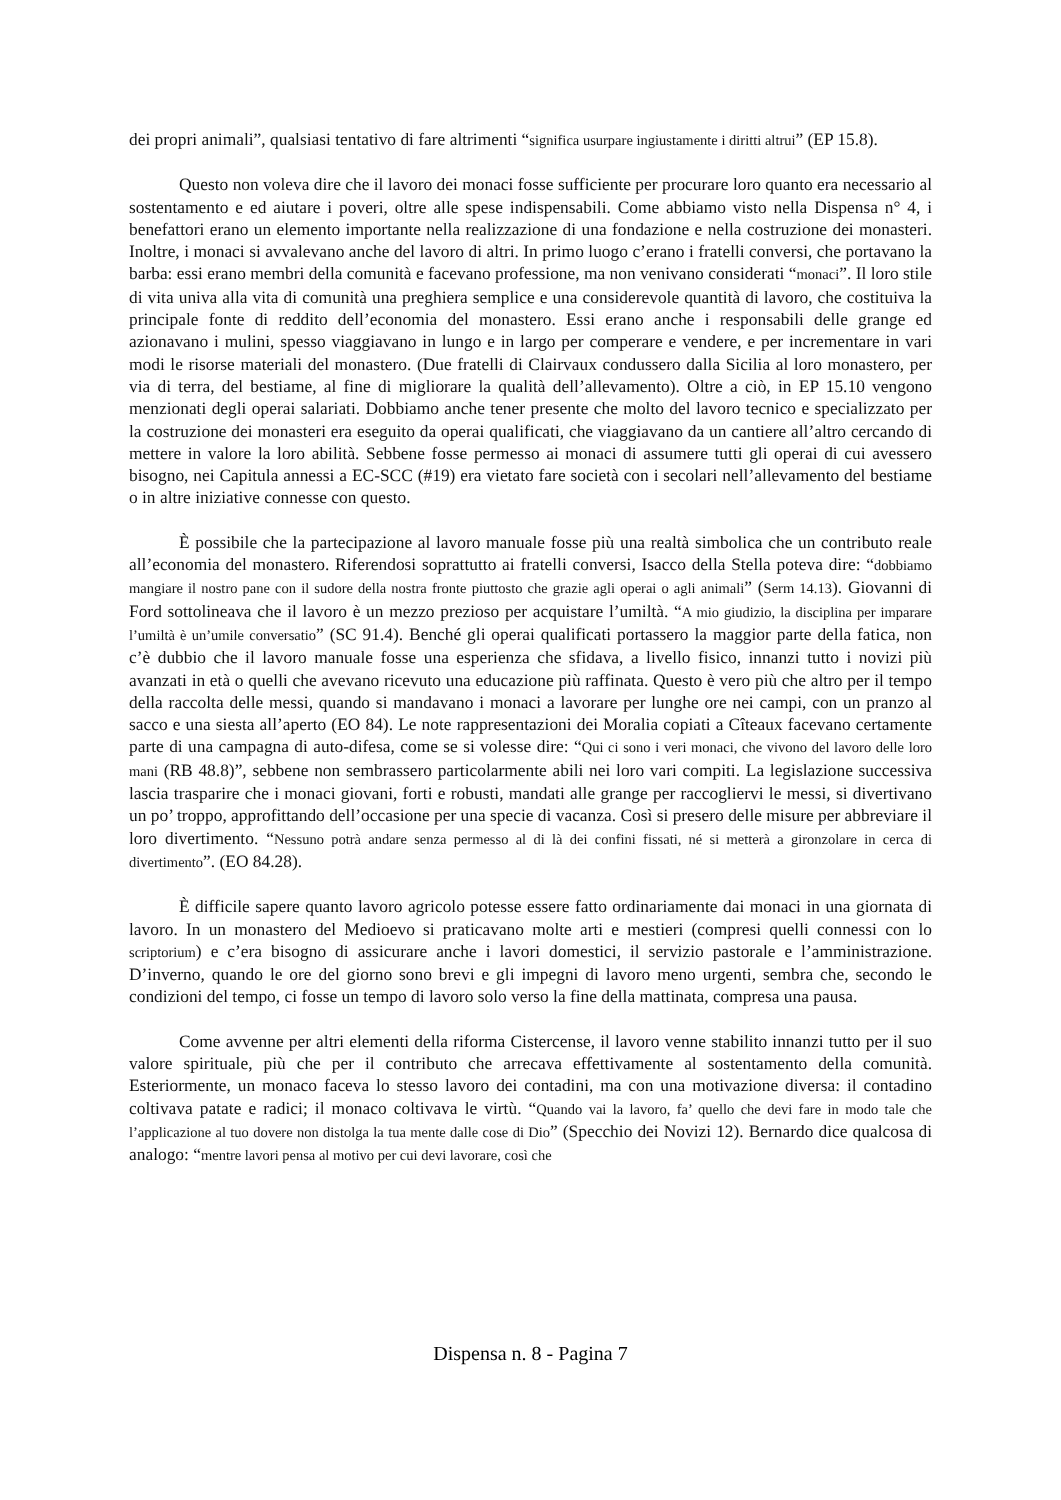dei propri animali”, qualsiasi tentativo di fare altrimenti “significa usurpare ingiustamente i diritti altrui” (EP 15.8).
Questo non voleva dire che il lavoro dei monaci fosse sufficiente per procurare loro quanto era necessario al sostentamento e ed aiutare i poveri, oltre alle spese indispensabili. Come abbiamo visto nella Dispensa n° 4, i benefattori erano un elemento importante nella realizzazione di una fondazione e nella costruzione dei monasteri. Inoltre, i monaci si avvalevano anche del lavoro di altri. In primo luogo c’erano i fratelli conversi, che portavano la barba: essi erano membri della comunità e facevano professione, ma non venivano considerati “monaci”. Il loro stile di vita univa alla vita di comunità una preghiera semplice e una considerevole quantità di lavoro, che costituiva la principale fonte di reddito dell’economia del monastero. Essi erano anche i responsabili delle grange ed azionavano i mulini, spesso viaggiavano in lungo e in largo per comperare e vendere, e per incrementare in vari modi le risorse materiali del monastero. (Due fratelli di Clairvaux condussero dalla Sicilia al loro monastero, per via di terra, del bestiame, al fine di migliorare la qualità dell’allevamento). Oltre a ciò, in EP 15.10 vengono menzionati degli operai salariati. Dobbiamo anche tener presente che molto del lavoro tecnico e specializzato per la costruzione dei monasteri era eseguito da operai qualificati, che viaggiavano da un cantiere all’altro cercando di mettere in valore la loro abilità. Sebbene fosse permesso ai monaci di assumere tutti gli operai di cui avessero bisogno, nei Capitula annessi a EC-SCC (#19) era vietato fare società con i secolari nell’allevamento del bestiame o in altre iniziative connesse con questo.
È possibile che la partecipazione al lavoro manuale fosse più una realtà simbolica che un contributo reale all’economia del monastero. Riferendosi soprattutto ai fratelli conversi, Isacco della Stella poteva dire: “dobbiamo mangiare il nostro pane con il sudore della nostra fronte piuttosto che grazie agli operai o agli animali” (Serm 14.13). Giovanni di Ford sottolineava che il lavoro è un mezzo prezioso per acquistare l’umiltà. “A mio giudizio, la disciplina per imparare l’umiltà è un’umile conversatio” (SC 91.4). Benché gli operai qualificati portassero la maggior parte della fatica, non c’è dubbio che il lavoro manuale fosse una esperienza che sfidava, a livello fisico, innanzi tutto i novizi più avanzati in età o quelli che avevano ricevuto una educazione più raffinata. Questo è vero più che altro per il tempo della raccolta delle messi, quando si mandavano i monaci a lavorare per lunghe ore nei campi, con un pranzo al sacco e una siesta all’aperto (EO 84). Le note rappresentazioni dei Moralia copiati a Cîteaux facevano certamente parte di una campagna di auto-difesa, come se si volesse dire: “Qui ci sono i veri monaci, che vivono del lavoro delle loro mani (RB 48.8)”, sebbene non sembrassero particolarmente abili nei loro vari compiti. La legislazione successiva lascia trasparire che i monaci giovani, forti e robusti, mandati alle grange per raccogliervi le messi, si divertivano un po’ troppo, approfittando dell’occasione per una specie di vacanza. Così si presero delle misure per abbreviare il loro divertimento. “Nessuno potrà andare senza permesso al di là dei confini fissati, né si metterà a gironzolare in cerca di divertimento”. (EO 84.28).
È difficile sapere quanto lavoro agricolo potesse essere fatto ordinariamente dai monaci in una giornata di lavoro. In un monastero del Medioevo si praticavano molte arti e mestieri (compresi quelli connessi con lo scriptorium) e c’era bisogno di assicurare anche i lavori domestici, il servizio pastorale e l’amministrazione. D’inverno, quando le ore del giorno sono brevi e gli impegni di lavoro meno urgenti, sembra che, secondo le condizioni del tempo, ci fosse un tempo di lavoro solo verso la fine della mattinata, compresa una pausa.
Come avvenne per altri elementi della riforma Cistercense, il lavoro venne stabilito innanzi tutto per il suo valore spirituale, più che per il contributo che arrecava effettivamente al sostentamento della comunità. Esteriormente, un monaco faceva lo stesso lavoro dei contadini, ma con una motivazione diversa: il contadino coltivava patate e radici; il monaco coltivava le virtù. “Quando vai la lavoro, fa’ quello che devi fare in modo tale che l’applicazione al tuo dovere non distolga la tua mente dalle cose di Dio” (Specchio dei Novizi 12). Bernardo dice qualcosa di analogo: “mentre lavori pensa al motivo per cui devi lavorare, così che
Dispensa n. 8 - Pagina 7